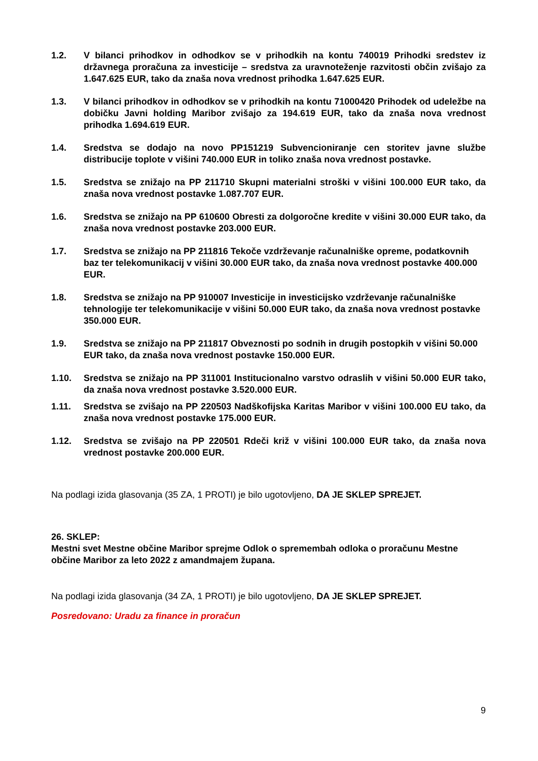1.2. V bilanci prihodkov in odhodkov se v prihodkih na kontu 740019 Prihodki sredstev iz državnega proračuna za investicije – sredstva za uravnoteženje razvitosti občin zvišajo za 1.647.625 EUR, tako da znaša nova vrednost prihodka 1.647.625 EUR.
1.3. V bilanci prihodkov in odhodkov se v prihodkih na kontu 71000420 Prihodek od udeležbe na dobičku Javni holding Maribor zvišajo za 194.619 EUR, tako da znaša nova vrednost prihodka 1.694.619 EUR.
1.4. Sredstva se dodajo na novo PP151219 Subvencioniranje cen storitev javne službe distribucije toplote v višini 740.000 EUR in toliko znaša nova vrednost postavke.
1.5. Sredstva se znižajo na PP 211710 Skupni materialni stroški v višini 100.000 EUR tako, da znaša nova vrednost postavke 1.087.707 EUR.
1.6. Sredstva se znižajo na PP 610600 Obresti za dolgoročne kredite v višini 30.000 EUR tako, da znaša nova vrednost postavke 203.000 EUR.
1.7. Sredstva se znižajo na PP 211816 Tekoče vzdrževanje računalniške opreme, podatkovnih baz ter telekomunikacij v višini 30.000 EUR tako, da znaša nova vrednost postavke 400.000 EUR.
1.8. Sredstva se znižajo na PP 910007 Investicije in investicijsko vzdrževanje računalniške tehnologije ter telekomunikacije v višini 50.000 EUR tako, da znaša nova vrednost postavke 350.000 EUR.
1.9. Sredstva se znižajo na PP 211817 Obveznosti po sodnih in drugih postopkih v višini 50.000 EUR tako, da znaša nova vrednost postavke 150.000 EUR.
1.10. Sredstva se znižajo na PP 311001 Institucionalno varstvo odraslih v višini 50.000 EUR tako, da znaša nova vrednost postavke 3.520.000 EUR.
1.11. Sredstva se zvišajo na PP 220503 Nadškofijska Karitas Maribor v višini 100.000 EU tako, da znaša nova vrednost postavke 175.000 EUR.
1.12. Sredstva se zvišajo na PP 220501 Rdeči križ v višini 100.000 EUR tako, da znaša nova vrednost postavke 200.000 EUR.
Na podlagi izida glasovanja (35 ZA, 1 PROTI) je bilo ugotovljeno, DA JE SKLEP SPREJET.
26. SKLEP:
Mestni svet Mestne občine Maribor sprejme Odlok o spremembah odloka o proračunu Mestne občine Maribor za leto 2022 z amandmajem župana.
Na podlagi izida glasovanja (34 ZA, 1 PROTI) je bilo ugotovljeno, DA JE SKLEP SPREJET.
Posredovano: Uradu za finance in proračun
9